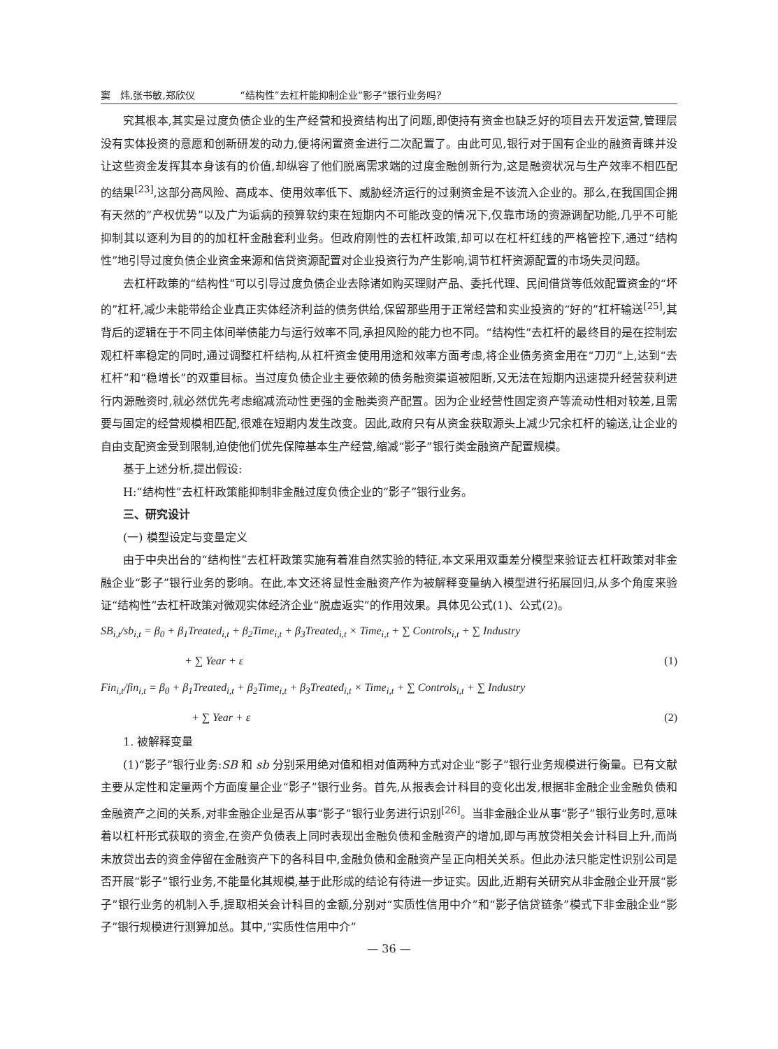窦　炜,张书敏,郑欣仪 “结构性”去杠杆能抑制企业“影子”银行业务吗?
究其根本,其实是过度负债企业的生产经营和投资结构出了问题,即使持有资金也缺乏好的项目去开发运营,管理层没有实体投资的意愿和创新研发的动力,便将闲置资金进行二次配置了。由此可见,银行对于国有企业的融资青睐并没让这些资金发挥其本身该有的价值,却纵容了他们脱离需求端的过度金融创新行为,这是融资状况与生产效率不相匹配的结果<sup>[23]</sup>,这部分高风险、高成本、使用效率低下、威胁经济运行的过剩资金是不该流入企业的。那么,在我国国企拥有天然的“产权优势”以及广为诟病的预算软约束在短期内不可能改变的情况下,仅靠市场的资源调配功能,几乎不可能抑制其以逐利为目的的加杠杆金融套利业务。但政府刚性的去杠杆政策,却可以在杠杆红线的严格管控下,通过“结构性”地引导过度负债企业资金来源和信贷资源配置对企业投资行为产生影响,调节杠杆资源配置的市场失灵问题。
去杠杆政策的“结构性”可以引导过度负债企业去除诸如购买理财产品、委托代理、民间借贷等低效配置资金的“坏的”杠杆,减少未能带给企业真正实体经济利益的债务供给,保留那些用于正常经营和实业投资的“好的”杠杆输送<sup>[25]</sup>,其背后的逻辑在于不同主体间举债能力与运行效率不同,承担风险的能力也不同。“结构性”去杠杆的最终目的是在控制宏观杠杆率稳定的同时,通过调整杠杆结构,从杠杆资金使用用途和效率方面考虑,将企业债务资金用在“刀刃”上,达到“去杠杆”和“稳增长”的双重目标。当过度负债企业主要依赖的债务融资渠道被阻断,又无法在短期内迅速提升经营获利进行内源融资时,就必然优先考虑缩减流动性更强的金融类资产配置。因为企业经营性固定资产等流动性相对较差,且需要与固定的经营规模相匹配,很难在短期内发生改变。因此,政府只有从资金获取源头上减少冗余杠杆的输送,让企业的自由支配资金受到限制,迫使他们优先保障基本生产经营,缩减“影子”银行类金融资产配置规模。
基于上述分析,提出假设:
H:“结构性”去杠杆政策能抑制非金融过度负债企业的“影子”银行业务。
三、研究设计
(一) 模型设定与变量定义
由于中央出台的“结构性”去杠杆政策实施有着准自然实验的特征,本文采用双重差分模型来验证去杠杆政策对非金融企业“影子”银行业务的影响。在此,本文还将显性金融资产作为被解释变量纳入模型进行拓展回归,从多个角度来验证“结构性”去杠杆政策对微观实体经济企业“脱虚返实”的作用效果。具体见公式(1)、公式(2)。
SB<sub>i,t</sub>/sb<sub>i,t</sub> = β<sub>0</sub> + β<sub>1</sub>Treated<sub>i,t</sub> + β<sub>2</sub>Time<sub>i,t</sub> + β<sub>3</sub>Treated<sub>i,t</sub> × Time<sub>i,t</sub> + ∑ Controls<sub>i,t</sub> + ∑ Industry
+ ∑ Year + ε (1)
Fin<sub>i,t</sub>/fin<sub>i,t</sub> = β<sub>0</sub> + β<sub>1</sub>Treated<sub>i,t</sub> + β<sub>2</sub>Time<sub>i,t</sub> + β<sub>3</sub>Treated<sub>i,t</sub> × Time<sub>i,t</sub> + ∑ Controls<sub>i,t</sub> + ∑ Industry
+ ∑ Year + ε (2)
1. 被解释变量
(1)“影子”银行业务:SB 和 sb 分别采用绝对值和相对值两种方式对企业“影子”银行业务规模进行衡量。已有文献主要从定性和定量两个方面度量企业“影子”银行业务。首先,从报表会计科目的变化出发,根据非金融企业金融负债和金融资产之间的关系,对非金融企业是否从事“影子”银行业务进行识别<sup>[26]</sup>。当非金融企业从事“影子”银行业务时,意味着以杠杆形式获取的资金,在资产负债表上同时表现出金融负债和金融资产的增加,即与再放贷相关会计科目上升,而尚未放贷出去的资金停留在金融资产下的各科目中,金融负债和金融资产呈正向相关关系。但此办法只能定性识别公司是否开展“影子”银行业务,不能量化其规模,基于此形成的结论有待进一步证实。因此,近期有关研究从非金融企业开展“影子”银行业务的机制入手,提取相关会计科目的金额,分别对“实质性信用中介”和“影子信贷链条”模式下非金融企业“影子”银行规模进行测算加总。其中,“实质性信用中介”
— 36 —